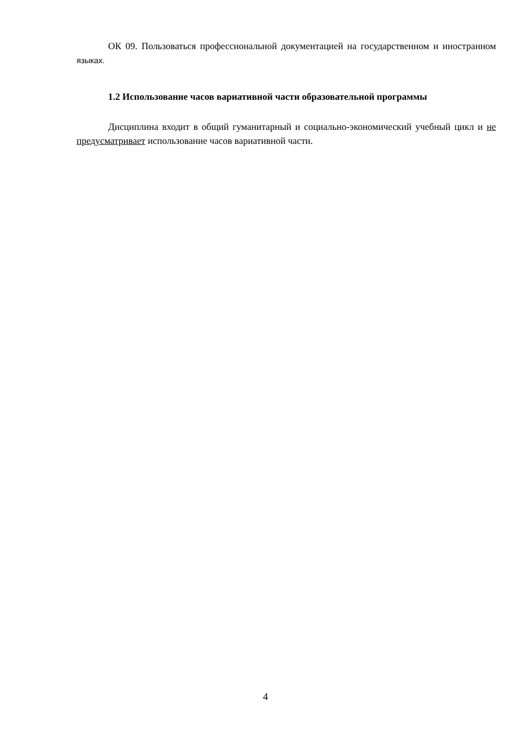ОК 09. Пользоваться профессиональной документацией на государственном и иностранном языках.
1.2 Использование часов вариативной части образовательной программы
Дисциплина входит в общий гуманитарный и социально-экономический учебный цикл и не предусматривает использование часов вариативной части.
4